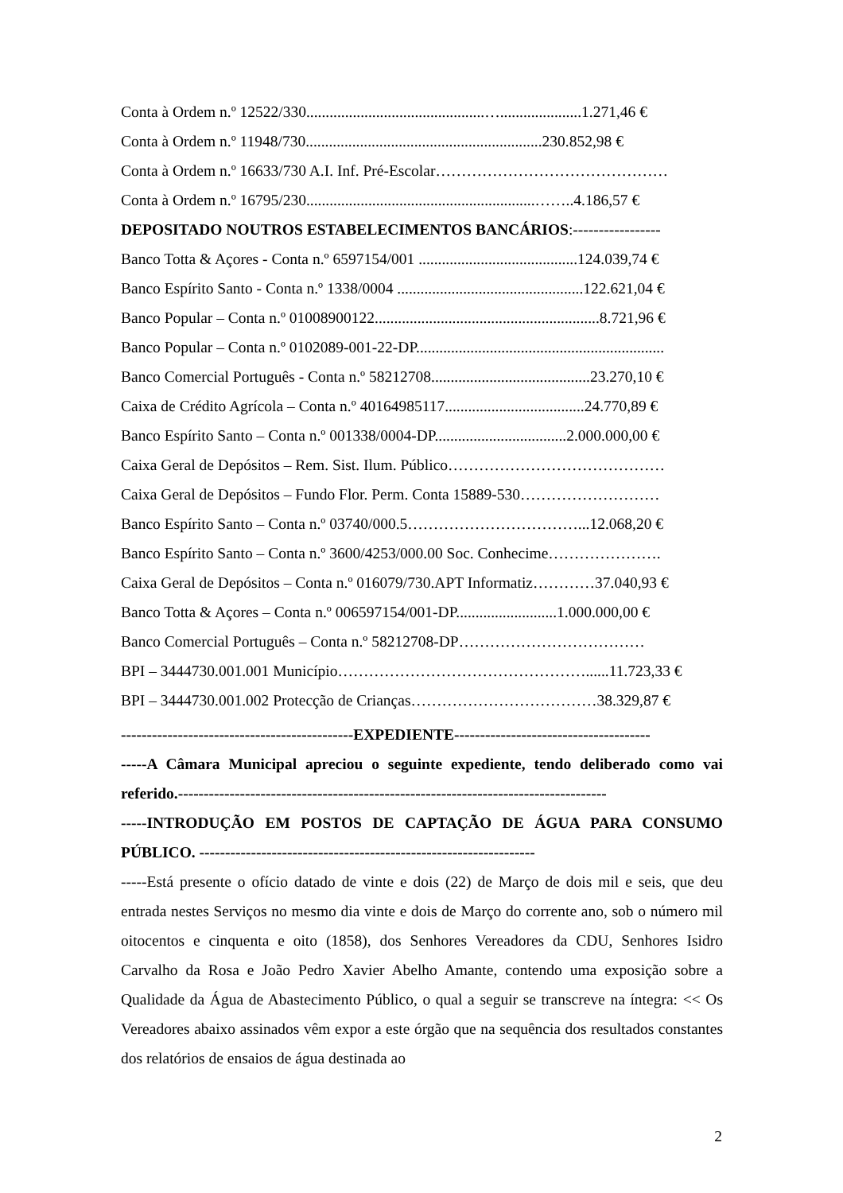Conta à Ordem n.º 12522/330..............................................….....................1.271,46 €
Conta à Ordem n.º 11948/730.............................................................230.852,98 €
Conta à Ordem n.º 16633/730 A.I. Inf. Pré-Escolar………………………………………
Conta à Ordem n.º 16795/230...........................................................……..4.186,57 €
DEPOSITADO NOUTROS ESTABELECIMENTOS BANCÁRIOS:-----------------
Banco Totta & Açores - Conta n.º 6597154/001 .........................................124.039,74 €
Banco Espírito Santo - Conta n.º 1338/0004 ................................................122.621,04 €
Banco Popular – Conta n.º 01008900122..........................................................8.721,96 €
Banco Popular – Conta n.º 0102089-001-22-DP................................................................
Banco Comercial Português - Conta n.º 58212708.........................................23.270,10 €
Caixa de Crédito Agrícola – Conta n.º 40164985117....................................24.770,89 €
Banco Espírito Santo – Conta n.º 001338/0004-DP..................................2.000.000,00 €
Caixa Geral de Depósitos – Rem. Sist. Ilum. Público……………………………………
Caixa Geral de Depósitos – Fundo Flor. Perm. Conta 15889-530………………………
Banco Espírito Santo – Conta n.º 03740/000.5……………………………...12.068,20 €
Banco Espírito Santo – Conta n.º 3600/4253/000.00 Soc. Conhecime………………….
Caixa Geral de Depósitos – Conta n.º 016079/730.APT Informatiz…………37.040,93 €
Banco Totta & Açores – Conta n.º 006597154/001-DP..........................1.000.000,00 €
Banco Comercial Português – Conta n.º 58212708-DP………………………………
BPI – 3444730.001.001 Município…………………………………………......11.723,33 €
BPI – 3444730.001.002 Protecção de Crianças………………………………38.329,87 €
---------------------------------------------EXPEDIENTE--------------------------------------
-----A Câmara Municipal apreciou o seguinte expediente, tendo deliberado como vai referido.-----------------------------------------------------------------------------------
-----INTRODUÇÃO EM POSTOS DE CAPTAÇÃO DE ÁGUA PARA CONSUMO PÚBLICO. -----------------------------------------------------------------
-----Está presente o ofício datado de vinte e dois (22) de Março de dois mil e seis, que deu entrada nestes Serviços no mesmo dia vinte e dois de Março do corrente ano, sob o número mil oitocentos e cinquenta e oito (1858), dos Senhores Vereadores da CDU, Senhores Isidro Carvalho da Rosa e João Pedro Xavier Abelho Amante, contendo uma exposição sobre a Qualidade da Água de Abastecimento Público, o qual a seguir se transcreve na íntegra: << Os Vereadores abaixo assinados vêm expor a este órgão que na sequência dos resultados constantes dos relatórios de ensaios de água destinada ao
2